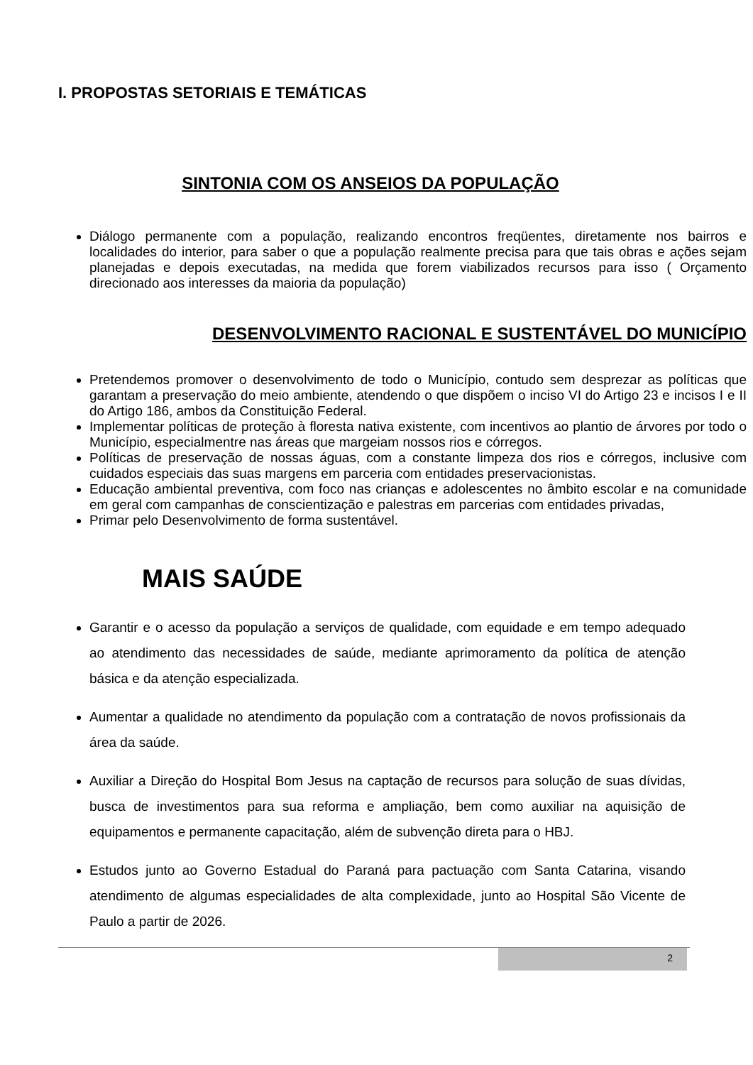I. PROPOSTAS SETORIAIS E TEMÁTICAS
SINTONIA COM OS ANSEIOS DA POPULAÇÃO
Diálogo permanente com a população, realizando encontros freqüentes, diretamente nos bairros e localidades do interior, para saber o que a população realmente precisa para que tais obras e ações sejam planejadas e depois executadas, na medida que forem viabilizados recursos para isso ( Orçamento direcionado aos interesses da maioria da população)
DESENVOLVIMENTO RACIONAL E SUSTENTÁVEL DO MUNICÍPIO
Pretendemos promover o desenvolvimento de todo o Município, contudo sem desprezar as políticas que garantam a preservação do meio ambiente, atendendo o que dispõem o inciso VI do Artigo 23 e incisos I e II do Artigo 186, ambos da Constituição Federal.
Implementar políticas de proteção à floresta nativa existente, com incentivos ao plantio de árvores por todo o Município, especialmentre nas áreas que margeiam nossos rios e córregos.
Políticas de preservação de nossas águas, com a constante limpeza dos rios e córregos, inclusive com cuidados especiais das suas margens em parceria com entidades preservacionistas.
Educação ambiental preventiva, com foco nas crianças e adolescentes no âmbito escolar e na comunidade em geral com campanhas de conscientização e palestras em parcerias com entidades privadas,
Primar pelo Desenvolvimento de forma sustentável.
MAIS SAÚDE
Garantir e o acesso da população a serviços de qualidade, com equidade e em tempo adequado ao atendimento das necessidades de saúde, mediante aprimoramento da política de atenção básica e da atenção especializada.
Aumentar a qualidade no atendimento da população com a contratação de novos profissionais da área da saúde.
Auxiliar a Direção do Hospital Bom Jesus na captação de recursos para solução de suas dívidas, busca de investimentos para sua reforma e ampliação, bem como auxiliar na aquisição de equipamentos e permanente capacitação, além de subvenção direta para o HBJ.
Estudos junto ao Governo Estadual do Paraná para pactuação com Santa Catarina, visando atendimento de algumas especialidades de alta complexidade, junto ao Hospital São Vicente de Paulo a partir de 2026.
2